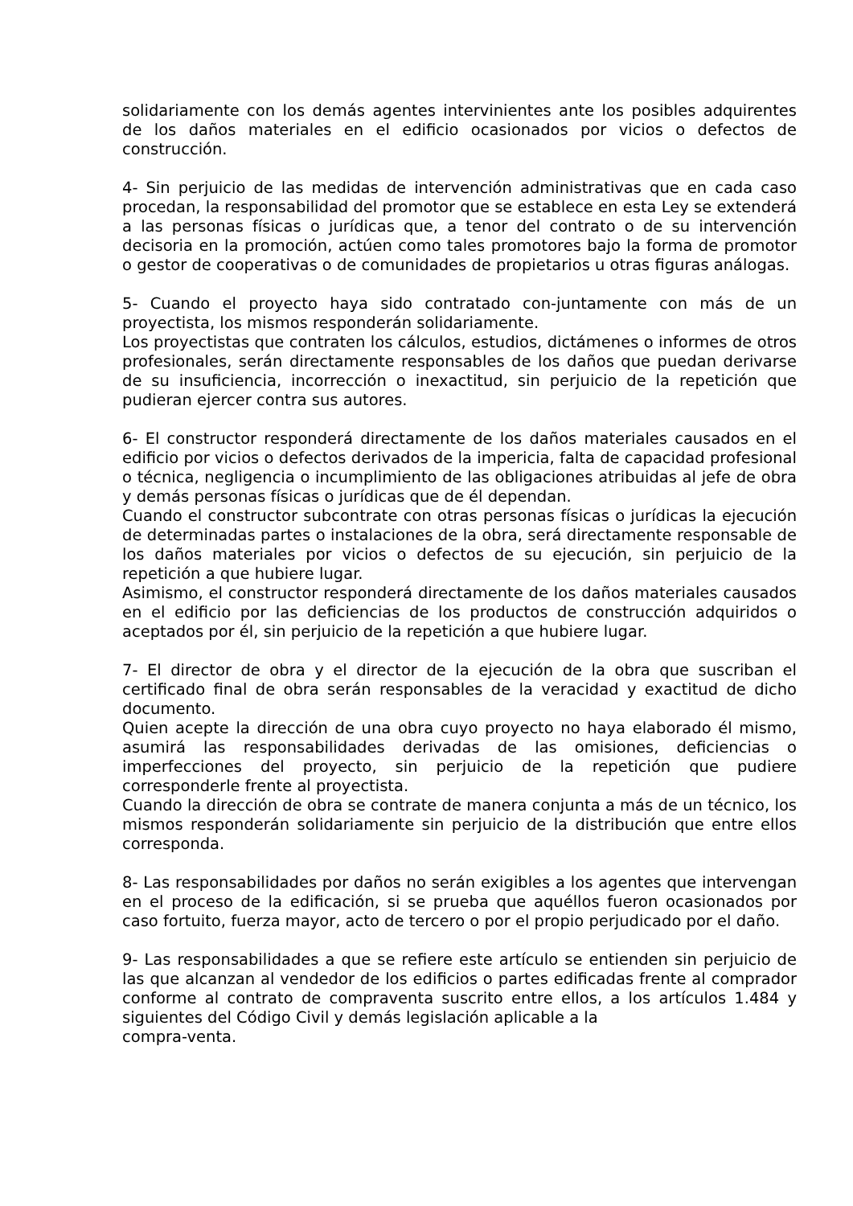solidariamente con los demás agentes intervinientes ante los posibles adquirentes de los daños materiales en el edificio ocasionados por vicios o defectos de construcción.
4- Sin perjuicio de las medidas de intervención administrativas que en cada caso procedan, la responsabilidad del promotor que se establece en esta Ley se extenderá a las personas físicas o jurídicas que, a tenor del contrato o de su intervención decisoria en la promoción, actúen como tales promotores bajo la forma de promotor o gestor de cooperativas o de comunidades de propietarios u otras figuras análogas.
5- Cuando el proyecto haya sido contratado con-juntamente con más de un proyectista, los mismos responderán solidariamente.
Los proyectistas que contraten los cálculos, estudios, dictámenes o informes de otros profesionales, serán directamente responsables de los daños que puedan derivarse de su insuficiencia, incorrección o inexactitud, sin perjuicio de la repetición que pudieran ejercer contra sus autores.
6- El constructor responderá directamente de los daños materiales causados en el edificio por vicios o defectos derivados de la impericia, falta de capacidad profesional o técnica, negligencia o incumplimiento de las obligaciones atribuidas al jefe de obra y demás personas físicas o jurídicas que de él dependan.
Cuando el constructor subcontrate con otras personas físicas o jurídicas la ejecución de determinadas partes o instalaciones de la obra, será directamente responsable de los daños materiales por vicios o defectos de su ejecución, sin perjuicio de la repetición a que hubiere lugar.
Asimismo, el constructor responderá directamente de los daños materiales causados en el edificio por las deficiencias de los productos de construcción adquiridos o aceptados por él, sin perjuicio de la repetición a que hubiere lugar.
7- El director de obra y el director de la ejecución de la obra que suscriban el certificado final de obra serán responsables de la veracidad y exactitud de dicho documento.
Quien acepte la dirección de una obra cuyo proyecto no haya elaborado él mismo, asumirá las responsabilidades derivadas de las omisiones, deficiencias o imperfecciones del proyecto, sin perjuicio de la repetición que pudiere corresponderle frente al proyectista.
Cuando la dirección de obra se contrate de manera conjunta a más de un técnico, los mismos responderán solidariamente sin perjuicio de la distribución que entre ellos corresponda.
8- Las responsabilidades por daños no serán exigibles a los agentes que intervengan en el proceso de la edificación, si se prueba que aquéllos fueron ocasionados por caso fortuito, fuerza mayor, acto de tercero o por el propio perjudicado por el daño.
9- Las responsabilidades a que se refiere este artículo se entienden sin perjuicio de las que alcanzan al vendedor de los edificios o partes edificadas frente al comprador conforme al contrato de compraventa suscrito entre ellos, a los artículos 1.484 y siguientes del Código Civil y demás legislación aplicable a la
compra-venta.